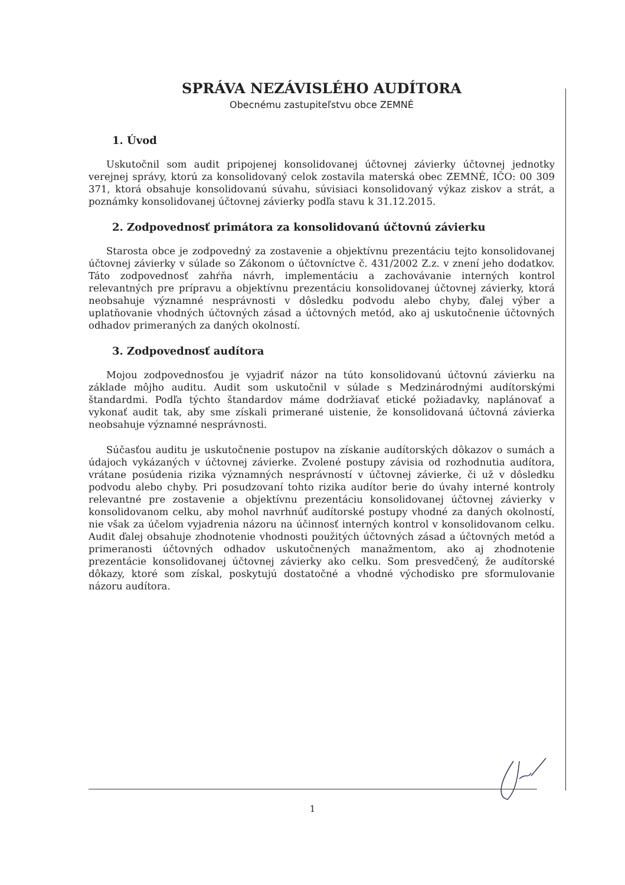SPRÁVA NEZÁVISLÉHO AUDÍTORA
Obecnému zastupiteľstvu obce ZEMNÉ
1. Úvod
Uskutočnil som audit pripojenej konsolidovanej účtovnej závierky účtovnej jednotky verejnej správy, ktorú za konsolidovaný celok zostavila materská obec ZEMNÉ, IČO: 00 309 371, ktorá obsahuje konsolidovanú súvahu, súvisiaci konsolidovaný výkaz ziskov a strát, a poznámky konsolidovanej účtovnej závierky podľa stavu k 31.12.2015.
2. Zodpovednosť primátora za konsolidovanú účtovnú závierku
Starosta obce je zodpovedný za zostavenie a objektívnu prezentáciu tejto konsolidovanej účtovnej závierky v súlade so Zákonom o účtovníctve č. 431/2002 Z.z. v znení jeho dodatkov. Táto zodpovednosť zahŕňa návrh, implementáciu a zachovávanie interných kontrol relevantných pre prípravu a objektívnu prezentáciu konsolidovanej účtovnej závierky, ktorá neobsahuje významné nesprávnosti v dôsledku podvodu alebo chyby, ďalej výber a uplatňovanie vhodných účtovných zásad a účtovných metód, ako aj uskutočnenie účtovných odhadov primeraných za daných okolností.
3. Zodpovednosť audítora
Mojou zodpovednosťou je vyjadriť názor na túto konsolidovanú účtovnú závierku na základe môjho auditu. Audit som uskutočnil v súlade s Medzinárodnými audítorskými štandardmi. Podľa týchto štandardov máme dodržiavať etické požiadavky, naplánovať a vykonať audit tak, aby sme získali primerané uistenie, že konsolidovaná účtovná závierka neobsahuje významné nesprávnosti.
Súčasťou auditu je uskutočnenie postupov na získanie audítorských dôkazov o sumách a údajoch vykázaných v účtovnej závierke. Zvolené postupy závisia od rozhodnutia audítora, vrátane posúdenia rizika významných nesprávností v účtovnej závierke, či už v dôsledku podvodu alebo chyby. Pri posudzovaní tohto rizika audítor berie do úvahy interné kontroly relevantné pre zostavenie a objektívnu prezentáciu konsolidovanej účtovnej závierky v konsolidovanom celku, aby mohol navrhnúť audítorské postupy vhodné za daných okolností, nie však za účelom vyjadrenia názoru na účinnosť interných kontrol v konsolidovanom celku. Audit ďalej obsahuje zhodnotenie vhodnosti použitých účtovných zásad a účtovných metód a primeranosti účtovných odhadov uskutočnených manažmentom, ako aj zhodnotenie prezentácie konsolidovanej účtovnej závierky ako celku. Som presvedčený, že audítorské dôkazy, ktoré som získal, poskytujú dostatočné a vhodné východisko pre sformulovanie názoru audítora.
1